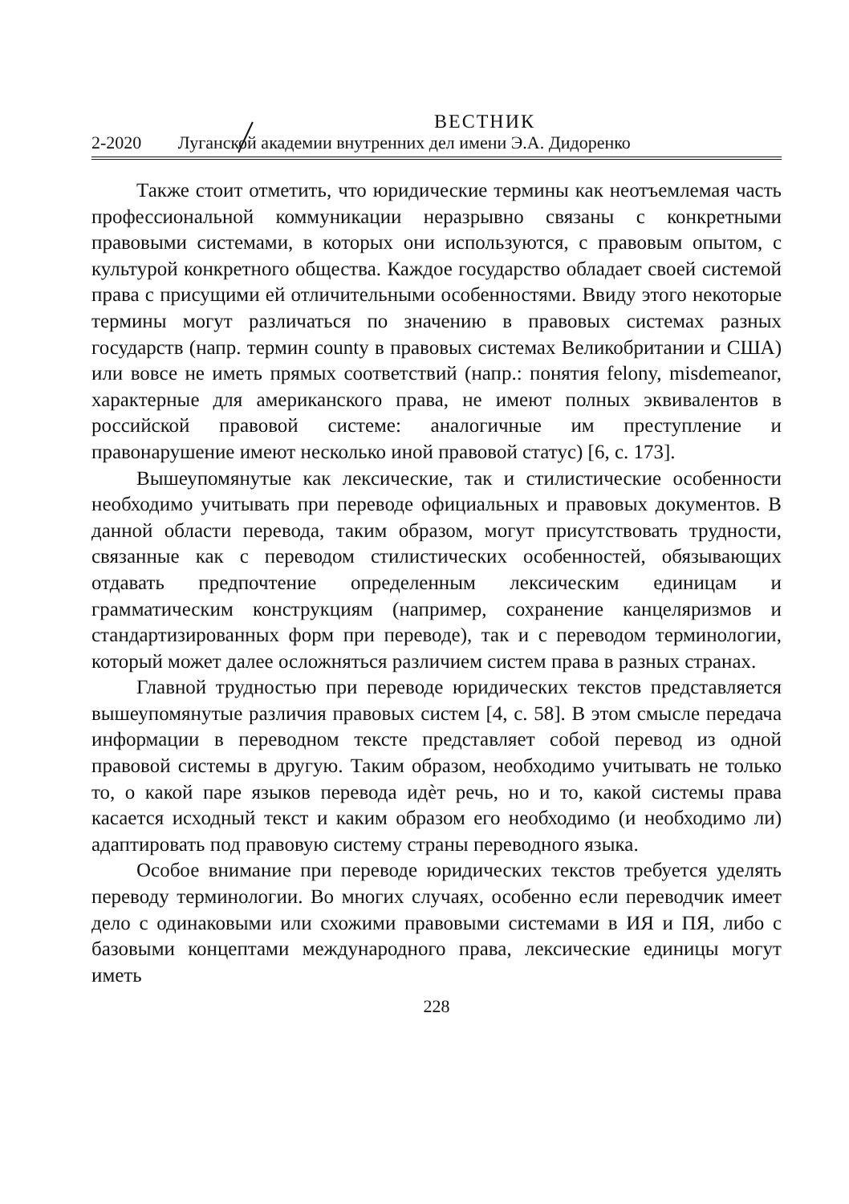ВЕСТНИК
2-2020 Луганской академии внутренних дел имени Э.А. Дидоренко
Также стоит отметить, что юридические термины как неотъемлемая часть профессиональной коммуникации неразрывно связаны с конкретными правовыми системами, в которых они используются, с правовым опытом, с культурой конкретного общества. Каждое государство обладает своей системой права с присущими ей отличительными особенностями. Ввиду этого некоторые термины могут различаться по значению в правовых системах разных государств (напр. термин county в правовых системах Великобритании и США) или вовсе не иметь прямых соответствий (напр.: понятия felony, misdemeanor, характерные для американского права, не имеют полных эквивалентов в российской правовой системе: аналогичные им преступление и правонарушение имеют несколько иной правовой статус) [6, с. 173].
Вышеупомянутые как лексические, так и стилистические особенности необходимо учитывать при переводе официальных и правовых документов. В данной области перевода, таким образом, могут присутствовать трудности, связанные как с переводом стилистических особенностей, обязывающих отдавать предпочтение определенным лексическим единицам и грамматическим конструкциям (например, сохранение канцеляризмов и стандартизированных форм при переводе), так и с переводом терминологии, который может далее осложняться различием систем права в разных странах.
Главной трудностью при переводе юридических текстов представляется вышеупомянутые различия правовых систем [4, с. 58]. В этом смысле передача информации в переводном тексте представляет собой перевод из одной правовой системы в другую. Таким образом, необходимо учитывать не только то, о какой паре языков перевода идѐт речь, но и то, какой системы права касается исходный текст и каким образом его необходимо (и необходимо ли) адаптировать под правовую систему страны переводного языка.
Особое внимание при переводе юридических текстов требуется уделять переводу терминологии. Во многих случаях, особенно если переводчик имеет дело с одинаковыми или схожими правовыми системами в ИЯ и ПЯ, либо с базовыми концептами международного права, лексические единицы могут иметь
228